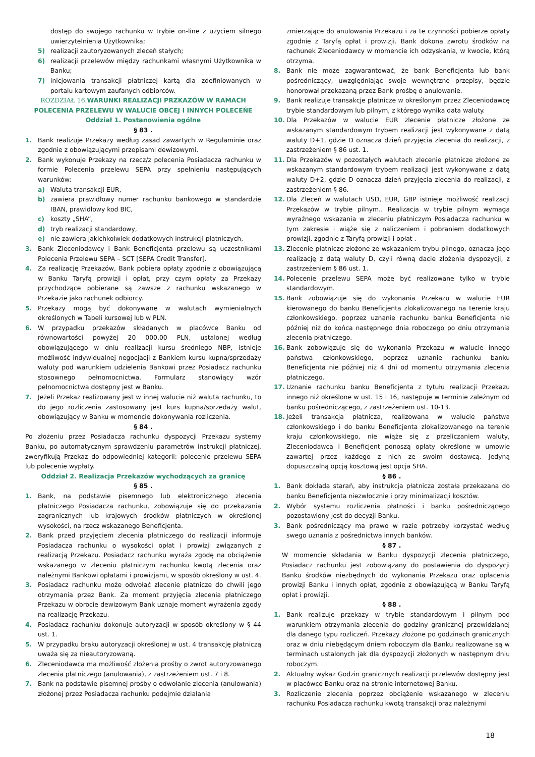dostęp do swojego rachunku w trybie on-line z użyciem silnego uwierzytelnienia Użytkownika;
5) realizacji zautoryzowanych zleceń stałych;
6) realizacji przelewów między rachunkami własnymi Użytkownika w Banku;
7) inicjowania transakcji płatniczej kartą dla zdefiniowanych w portalu kartowym zaufanych odbiorców.
ROZDZIAŁ 16. WARUNKI REALIZACJI PRZKAZÓW W RAMACH POLECENIA PRZELEWU W WALUCIE OBCEJ I INNYCH POLECEŃE
Oddział 1. Postanowienia ogólne
§ 83 .
1. Bank realizuje Przekazy według zasad zawartych w Regulaminie oraz zgodnie z obowiązującymi przepisami dewizowymi.
2. Bank wykonuje Przekazy na rzecz/z polecenia Posiadacza rachunku w formie Polecenia przelewu SEPA przy spełnieniu następujących warunków:
a) Waluta transakcji EUR,
b) zawiera prawidłowy numer rachunku bankowego w standardzie IBAN, prawidłowy kod BIC,
c) koszty „SHA”,
d) tryb realizacji standardowy,
e) nie zawiera jakichkolwiek dodatkowych instrukcji płatniczych,
3. Bank Zleceniodawcy i Bank Beneficjenta przelewu są uczestnikami Polecenia Przelewu SEPA – SCT [SEPA Credit Transfer].
4. Za realizację Przekazów, Bank pobiera opłaty zgodnie z obowiązującą w Banku Taryfą prowizji i opłat, przy czym opłaty za Przekazy przychodzące pobierane są zawsze z rachunku wskazanego w Przekazie jako rachunek odbiorcy.
5. Przekazy mogą być dokonywane w walutach wymienialnych określonych w Tabeli kursowej lub w PLN.
6. W przypadku przekazów składanych w placówce Banku od równowartości powyżej 20 000,00 PLN, ustalonej według obowiązującego w dniu realizacji kursu średniego NBP, istnieje możliwość indywidualnej negocjacji z Bankiem kursu kupna/sprzedaży waluty pod warunkiem udzielenia Bankowi przez Posiadacz rachunku stosownego pełnomocnictwa. Formularz stanowiący wzór pełnomocnictwa dostępny jest w Banku.
7. Jeżeli Przekaz realizowany jest w innej walucie niż waluta rachunku, to do jego rozliczenia zastosowany jest kurs kupna/sprzedaży walut, obowiązujący w Banku w momencie dokonywania rozliczenia.
§ 84 .
Po złożeniu przez Posiadacza rachunku dyspozycji Przekazu systemy Banku, po automatycznym sprawdzeniu parametrów instrukcji płatniczej, zweryfikują Przekaz do odpowiedniej kategorii: polecenie przelewu SEPA lub polecenie wypłaty.
Oddział 2. Realizacja Przekazów wychodzących za granicę
§ 85 .
1. Bank, na podstawie pisemnego lub elektronicznego zlecenia płatniczego Posiadacza rachunku, zobowiązuje się do przekazania zagranicznych lub krajowych środków płatniczych w określonej wysokości, na rzecz wskazanego Beneficjenta.
2. Bank przed przyjęciem zlecenia płatniczego do realizacji informuje Posiadacza rachunku o wysokości opłat i prowizji związanych z realizacją Przekazu. Posiadacz rachunku wyraża zgodę na obciążenie wskazanego w zleceniu płatniczym rachunku kwotą zlecenia oraz należnymi Bankowi opłatami i prowizjami, w sposób określony w ust. 4.
3. Posiadacz rachunku może odwołać zlecenie płatnicze do chwili jego otrzymania przez Bank. Za moment przyjęcia zlecenia płatniczego Przekazu w obrocie dewizowym Bank uznaje moment wyrażenia zgody na realizację Przekazu.
4. Posiadacz rachunku dokonuje autoryzacji w sposób określony w § 44 ust. 1.
5. W przypadku braku autoryzacji określonej w ust. 4 transakcję płatniczą uważa się za nieautoryzowaną.
6. Zleceniodawca ma możliwość złożenia prośby o zwrot autoryzowanego zlecenia płatniczego (anulowania), z zastrzeżeniem ust. 7 i 8.
7. Bank na podstawie pisemnej prośby o odwołanie zlecenia (anulowania) złożonej przez Posiadacza rachunku podejmie działania
zmierzające do anulowania Przekazu i za te czynności pobierze opłaty zgodnie z Taryfą opłat i prowizji. Bank dokona zwrotu środków na rachunek Zleceniodawcy w momencie ich odzyskania, w kwocie, którą otrzyma.
8. Bank nie może zagwarantować, że bank Beneficjenta lub bank pośredniczący, uwzględniając swoje wewnętrzne przepisy, będzie honorował przekazaną przez Bank prośbę o anulowanie.
9. Bank realizuje transakcje płatnicze w określonym przez Zleceniodawcę trybie standardowym lub pilnym, z którego wynika data waluty.
10. Dla Przekazów w walucie EUR zlecenie płatnicze złożone ze wskazanym standardowym trybem realizacji jest wykonywane z datą waluty D+1, gdzie D oznacza dzień przyjęcia zlecenia do realizacji, z zastrzeżeniem § 86 ust. 1.
11. Dla Przekazów w pozostałych walutach zlecenie płatnicze złożone ze wskazanym standardowym trybem realizacji jest wykonywane z datą waluty D+2, gdzie D oznacza dzień przyjęcia zlecenia do realizacji, z zastrzeżeniem § 86.
12. Dla Zleceń w walutach USD, EUR, GBP istnieje możliwość realizacji Przekazów w trybie pilnym.. Realizacja w trybie pilnym wymaga wyraźnego wskazania w zleceniu płatniczym Posiadacza rachunku w tym zakresie i wiąże się z naliczeniem i pobraniem dodatkowych prowizji, zgodnie z Taryfą prowizji i opłat .
13. Zlecenie płatnicze złożone ze wskazaniem trybu pilnego, oznacza jego realizację z datą waluty D, czyli równą dacie złożenia dyspozycji, z zastrzeżeniem § 86 ust. 1.
14. Polecenie przelewu SEPA może być realizowane tylko w trybie standardowym.
15. Bank zobowiązuje się do wykonania Przekazu w walucie EUR kierowanego do banku Beneficjenta zlokalizowanego na terenie kraju członkowskiego, poprzez uznanie rachunku banku Beneficjenta nie później niż do końca następnego dnia roboczego po dniu otrzymania zlecenia płatniczego.
16. Bank zobowiązuje się do wykonania Przekazu w walucie innego państwa członkowskiego, poprzez uznanie rachunku banku Beneficjenta nie później niż 4 dni od momentu otrzymania zlecenia płatniczego.
17. Uznanie rachunku banku Beneficjenta z tytułu realizacji Przekazu innego niż określone w ust. 15 i 16, następuje w terminie zależnym od banku pośredniczącego, z zastrzeżeniem ust. 10-13.
18. Jeżeli transakcja płatnicza, realizowana w walucie państwa członkowskiego i do banku Beneficjenta zlokalizowanego na terenie kraju członkowskiego, nie wiąże się z przeliczaniem waluty, Zleceniodawca i Beneficjent ponoszą opłaty określone w umowie zawartej przez każdego z nich ze swoim dostawcą. Jedyną dopuszczalną opcją kosztową jest opcja SHA.
§ 86 .
1. Bank dokłada starań, aby instrukcja płatnicza została przekazana do banku Beneficjenta niezwłocznie i przy minimalizacji kosztów.
2. Wybór systemu rozliczenia płatności i banku pośredniczącego pozostawiony jest do decyzji Banku.
3. Bank pośredniczący ma prawo w razie potrzeby korzystać według swego uznania z pośrednictwa innych banków.
§ 87 .
W momencie składania w Banku dyspozycji zlecenia płatniczego, Posiadacz rachunku jest zobowiązany do postawienia do dyspozycji Banku środków niezbędnych do wykonania Przekazu oraz opłacenia prowizji Banku i innych opłat, zgodnie z obowiązującą w Banku Taryfą opłat i prowizji.
§ 88 .
1. Bank realizuje przekazy w trybie standardowym i pilnym pod warunkiem otrzymania zlecenia do godziny granicznej przewidzianej dla danego typu rozliczeń. Przekazy złożone po godzinach granicznych oraz w dniu niebędącym dniem roboczym dla Banku realizowane są w terminach ustalonych jak dla dyspozycji złożonych w następnym dniu roboczym.
2. Aktualny wykaz Godzin granicznych realizacji przelewów dostępny jest w placówce Banku oraz na stronie internetowej Banku.
3. Rozliczenie zlecenia poprzez obciążenie wskazanego w zleceniu rachunku Posiadacza rachunku kwotą transakcji oraz należnymi
18